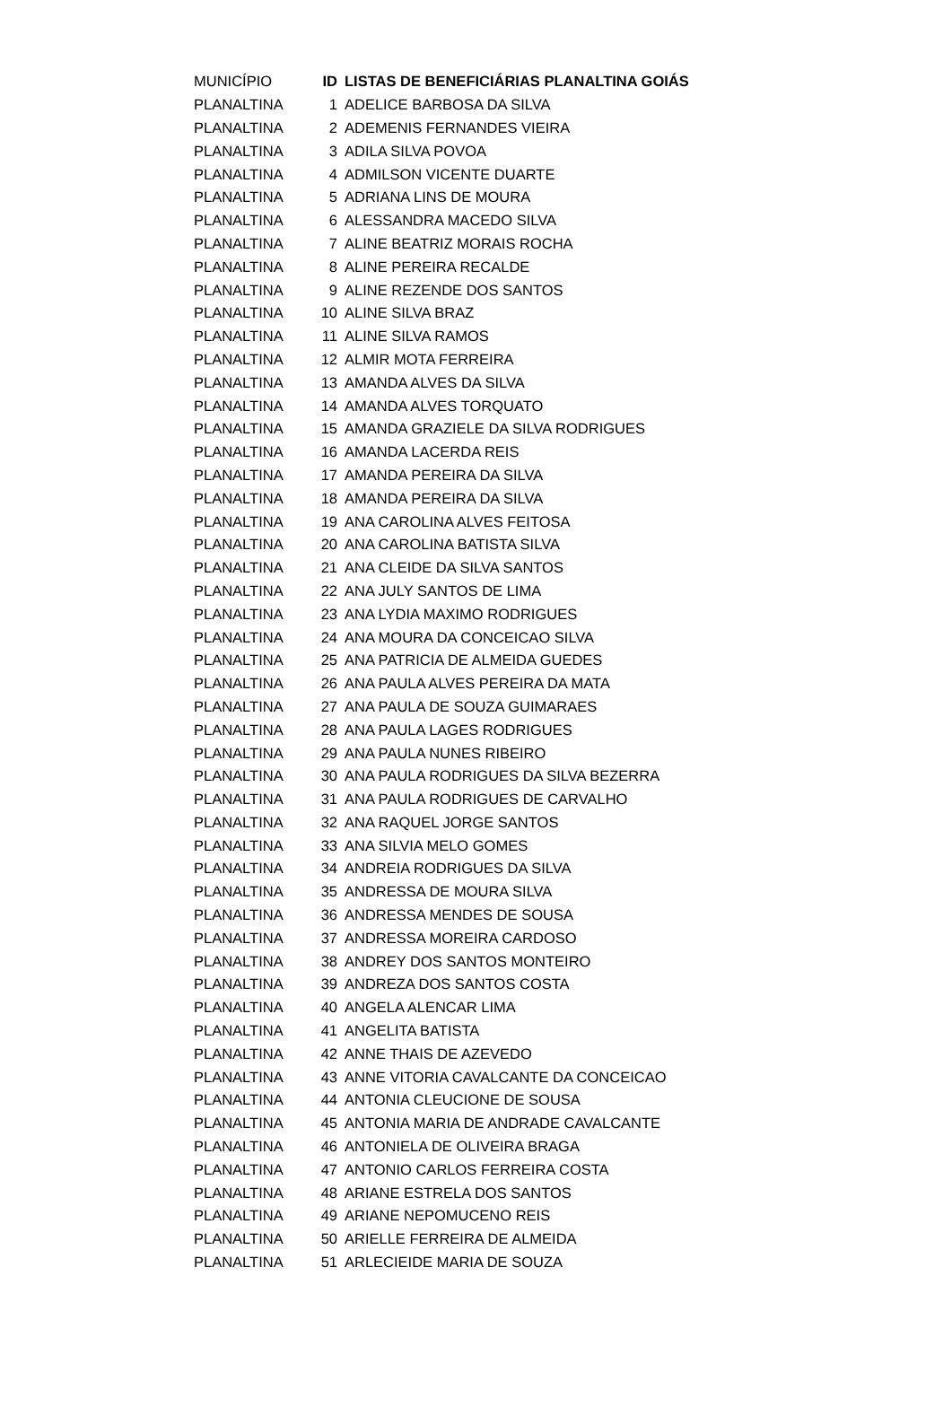| MUNICÍPIO | ID | LISTAS DE BENEFICIÁRIAS PLANALTINA GOIÁS |
| --- | --- | --- |
| PLANALTINA | 1 | ADELICE BARBOSA DA SILVA |
| PLANALTINA | 2 | ADEMENIS FERNANDES VIEIRA |
| PLANALTINA | 3 | ADILA SILVA POVOA |
| PLANALTINA | 4 | ADMILSON VICENTE DUARTE |
| PLANALTINA | 5 | ADRIANA LINS DE MOURA |
| PLANALTINA | 6 | ALESSANDRA MACEDO SILVA |
| PLANALTINA | 7 | ALINE BEATRIZ MORAIS ROCHA |
| PLANALTINA | 8 | ALINE PEREIRA RECALDE |
| PLANALTINA | 9 | ALINE REZENDE DOS SANTOS |
| PLANALTINA | 10 | ALINE SILVA BRAZ |
| PLANALTINA | 11 | ALINE SILVA RAMOS |
| PLANALTINA | 12 | ALMIR MOTA FERREIRA |
| PLANALTINA | 13 | AMANDA ALVES DA SILVA |
| PLANALTINA | 14 | AMANDA ALVES TORQUATO |
| PLANALTINA | 15 | AMANDA GRAZIELE DA SILVA RODRIGUES |
| PLANALTINA | 16 | AMANDA LACERDA REIS |
| PLANALTINA | 17 | AMANDA PEREIRA DA SILVA |
| PLANALTINA | 18 | AMANDA PEREIRA DA SILVA |
| PLANALTINA | 19 | ANA CAROLINA ALVES FEITOSA |
| PLANALTINA | 20 | ANA CAROLINA BATISTA SILVA |
| PLANALTINA | 21 | ANA CLEIDE DA SILVA SANTOS |
| PLANALTINA | 22 | ANA JULY SANTOS DE LIMA |
| PLANALTINA | 23 | ANA LYDIA MAXIMO RODRIGUES |
| PLANALTINA | 24 | ANA MOURA DA CONCEICAO SILVA |
| PLANALTINA | 25 | ANA PATRICIA DE ALMEIDA GUEDES |
| PLANALTINA | 26 | ANA PAULA ALVES PEREIRA DA MATA |
| PLANALTINA | 27 | ANA PAULA DE SOUZA GUIMARAES |
| PLANALTINA | 28 | ANA PAULA LAGES RODRIGUES |
| PLANALTINA | 29 | ANA PAULA NUNES RIBEIRO |
| PLANALTINA | 30 | ANA PAULA RODRIGUES DA SILVA BEZERRA |
| PLANALTINA | 31 | ANA PAULA RODRIGUES DE CARVALHO |
| PLANALTINA | 32 | ANA RAQUEL JORGE SANTOS |
| PLANALTINA | 33 | ANA SILVIA MELO GOMES |
| PLANALTINA | 34 | ANDREIA RODRIGUES DA SILVA |
| PLANALTINA | 35 | ANDRESSA DE MOURA SILVA |
| PLANALTINA | 36 | ANDRESSA MENDES DE SOUSA |
| PLANALTINA | 37 | ANDRESSA MOREIRA CARDOSO |
| PLANALTINA | 38 | ANDREY DOS SANTOS MONTEIRO |
| PLANALTINA | 39 | ANDREZA DOS SANTOS COSTA |
| PLANALTINA | 40 | ANGELA ALENCAR LIMA |
| PLANALTINA | 41 | ANGELITA BATISTA |
| PLANALTINA | 42 | ANNE THAIS DE AZEVEDO |
| PLANALTINA | 43 | ANNE VITORIA CAVALCANTE DA CONCEICAO |
| PLANALTINA | 44 | ANTONIA CLEUCIONE DE SOUSA |
| PLANALTINA | 45 | ANTONIA MARIA DE ANDRADE CAVALCANTE |
| PLANALTINA | 46 | ANTONIELA DE OLIVEIRA BRAGA |
| PLANALTINA | 47 | ANTONIO CARLOS FERREIRA COSTA |
| PLANALTINA | 48 | ARIANE ESTRELA DOS SANTOS |
| PLANALTINA | 49 | ARIANE NEPOMUCENO REIS |
| PLANALTINA | 50 | ARIELLE FERREIRA DE ALMEIDA |
| PLANALTINA | 51 | ARLECIEIDE MARIA DE SOUZA |